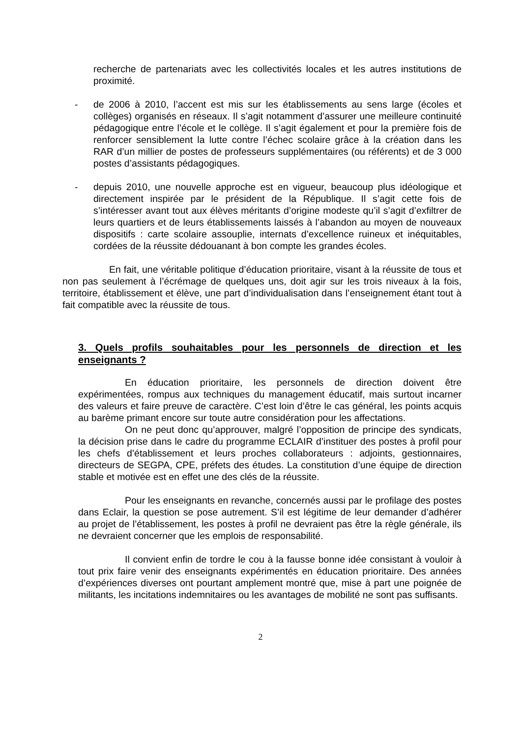recherche de partenariats avec les collectivités locales et les autres institutions de proximité.
- de 2006 à 2010, l’accent est mis sur les établissements au sens large (écoles et collèges) organisés en réseaux. Il s’agit notamment d’assurer une meilleure continuité pédagogique entre l’école et le collège. Il s’agit également et pour la première fois de renforcer sensiblement la lutte contre l’échec scolaire grâce à la création dans les RAR d’un millier de postes de professeurs supplémentaires (ou référents) et de 3 000 postes d’assistants pédagogiques.
- depuis 2010, une nouvelle approche est en vigueur, beaucoup plus idéologique et directement inspirée par le président de la République. Il s’agit cette fois de s’intéresser avant tout aux élèves méritants d’origine modeste qu’il s’agit d’exfiltrer de leurs quartiers et de leurs établissements laissés à l’abandon au moyen de nouveaux dispositifs : carte scolaire assouplie, internats d’excellence ruineux et inéquitables, cordées de la réussite dédouanant à bon compte les grandes écoles.
En fait, une véritable politique d’éducation prioritaire, visant à la réussite de tous et non pas seulement à l’écrémage de quelques uns, doit agir sur les trois niveaux à la fois, territoire, établissement et élève, une part d’individualisation dans l’enseignement étant tout à fait compatible avec la réussite de tous.
3. Quels profils souhaitables pour les personnels de direction et les enseignants ?
En éducation prioritaire, les personnels de direction doivent être expérimentées, rompus aux techniques du management éducatif, mais surtout incarner des valeurs et faire preuve de caractère. C’est loin d’être le cas général, les points acquis au barème primant encore sur toute autre considération pour les affectations.
On ne peut donc qu’approuver, malgré l’opposition de principe des syndicats, la décision prise dans le cadre du programme ECLAIR d’instituer des postes à profil pour les chefs d’établissement et leurs proches collaborateurs : adjoints, gestionnaires, directeurs de SEGPA, CPE, préfets des études. La constitution d’une équipe de direction stable et motivée est en effet une des clés de la réussite.
Pour les enseignants en revanche, concernés aussi par le profilage des postes dans Eclair, la question se pose autrement. S’il est légitime de leur demander d’adhérer au projet de l’établissement, les postes à profil ne devraient pas être la règle générale, ils ne devraient concerner que les emplois de responsabilité.
Il convient enfin de tordre le cou à la fausse bonne idée consistant à vouloir à tout prix faire venir des enseignants expérimentés en éducation prioritaire. Des années d’expériences diverses ont pourtant amplement montré que, mise à part une poignée de militants, les incitations indemnitaires ou les avantages de mobilité ne sont pas suffisants.
2